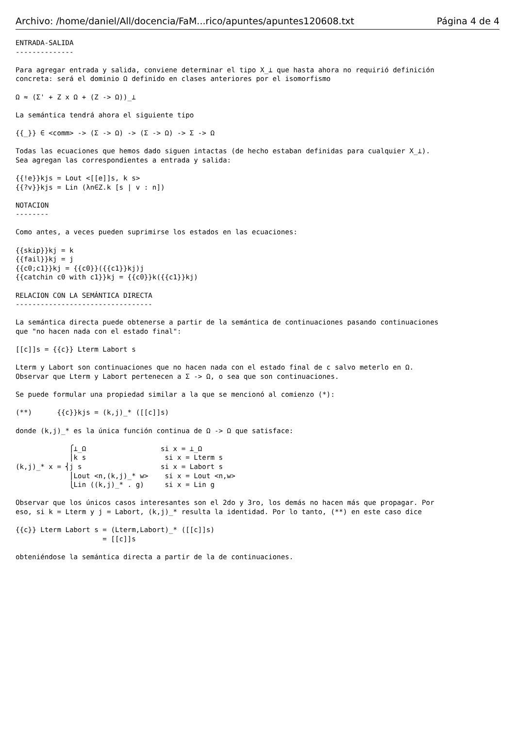Archivo: /home/daniel/All/docencia/FaM...rico/apuntes/apuntes120608.txt Página 4 de 4
ENTRADA-SALIDA
--------------

Para agregar entrada y salida, conviene determinar el tipo X_⊥ que hasta ahora no requirió definición
concreta: será el dominio Ω definido en clases anteriores por el isomorfismo

Ω ≈ (Σ' + Z x Ω + (Z -> Ω))_⊥

La semántica tendrá ahora el siguiente tipo

{{_}} ∈ <comm> -> (Σ -> Ω) -> (Σ -> Ω) -> Σ -> Ω

Todas las ecuaciones que hemos dado siguen intactas (de hecho estaban definidas para cualquier X_⊥).
Sea agregan las correspondientes a entrada y salida:

{{!e}}kjs = Lout <[[e]]s, k s>
{{?v}}kjs = Lin (λn∈Z.k [s | v : n])

NOTACION
--------

Como antes, a veces pueden suprimirse los estados en las ecuaciones:

{{skip}}kj = k
{{fail}}kj = j
{{c0;c1}}kj = {{c0}}({{c1}}kj)j
{{catchin c0 with c1}}kj = {{c0}}k({{c1}}kj)

RELACION CON LA SEMÁNTICA DIRECTA
---------------------------------

La semántica directa puede obtenerse a partir de la semántica de continuaciones pasando continuaciones
que "no hacen nada con el estado final":

[[c]]s = {{c}} Lterm Labort s

Lterm y Labort son continuaciones que no hacen nada con el estado final de c salvo meterlo en Ω.
Observar que Lterm y Labort pertenecen a Σ -> Ω, o sea que son continuaciones.

Se puede formular una propiedad similar a la que se mencionó al comienzo (*):

(**)      {{c}}kjs = (k,j)_* ([[c]]s)

donde (k,j)_* es la única función continua de Ω -> Ω que satisface:

             ⎧⊥_Ω                  si x = ⊥_Ω
             ⎪k s                   si x = Lterm s
(k,j)_* x = ⎨j s                   si x = Labort s
             ⎪Lout <n,(k,j)_* w>    si x = Lout <n,w>
             ⎩Lin ((k,j)_* . g)     si x = Lin g

Observar que los únicos casos interesantes son el 2do y 3ro, los demás no hacen más que propagar. Por
eso, si k = Lterm y j = Labort, (k,j)_* resulta la identidad. Por lo tanto, (**) en este caso dice

{{c}} Lterm Labort s = (Lterm,Labort)_* ([[c]]s)
                     = [[c]]s

obteniéndose la semántica directa a partir de la de continuaciones.